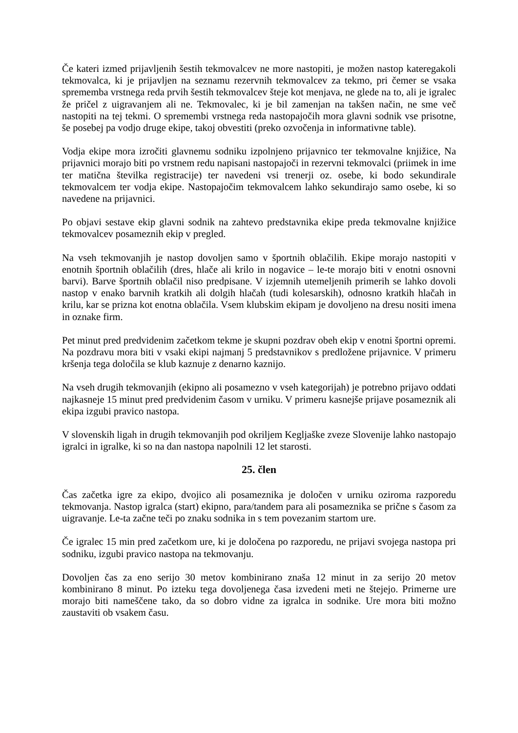Če kateri izmed prijavljenih šestih tekmovalcev ne more nastopiti, je možen nastop kateregakoli tekmovalca, ki je prijavljen na seznamu rezervnih tekmovalcev za tekmo, pri čemer se vsaka sprememba vrstnega reda prvih šestih tekmovalcev šteje kot menjava, ne glede na to, ali je igralec že pričel z uigravanjem ali ne. Tekmovalec, ki je bil zamenjan na takšen način, ne sme več nastopiti na tej tekmi. O spremembi vrstnega reda nastopajočih mora glavni sodnik vse prisotne, še posebej pa vodjo druge ekipe, takoj obvestiti (preko ozvočenja in informativne table).
Vodja ekipe mora izročiti glavnemu sodniku izpolnjeno prijavnico ter tekmovalne knjižice, Na prijavnici morajo biti po vrstnem redu napisani nastopajoči in rezervni tekmovalci (priimek in ime ter matična številka registracije) ter navedeni vsi trenerji oz. osebe, ki bodo sekundirale tekmovalcem ter vodja ekipe. Nastopajočim tekmovalcem lahko sekundirajo samo osebe, ki so navedene na prijavnici.
Po objavi sestave ekip glavni sodnik na zahtevo predstavnika ekipe preda tekmovalne knjižice tekmovalcev posameznih ekip v pregled.
Na vseh tekmovanjih je nastop dovoljen samo v športnih oblačilih. Ekipe morajo nastopiti v enotnih športnih oblačilih (dres, hlače ali krilo in nogavice – le-te morajo biti v enotni osnovni barvi). Barve športnih oblačil niso predpisane. V izjemnih utemeljenih primerih se lahko dovoli nastop v enako barvnih kratkih ali dolgih hlačah (tudi kolesarskih), odnosno kratkih hlačah in krilu, kar se prizna kot enotna oblačila. Vsem klubskim ekipam je dovoljeno na dresu nositi imena in oznake firm.
Pet minut pred predvidenim začetkom tekme je skupni pozdrav obeh ekip v enotni športni opremi. Na pozdravu mora biti v vsaki ekipi najmanj 5 predstavnikov s predložene prijavnice. V primeru kršenja tega določila se klub kaznuje z denarno kaznijo.
Na vseh drugih tekmovanjih (ekipno ali posamezno v vseh kategorijah) je potrebno prijavo oddati najkasneje 15 minut pred predvidenim časom v urniku. V primeru kasnejše prijave posameznik ali ekipa izgubi pravico nastopa.
V slovenskih ligah in drugih tekmovanjih pod okriljem Kegljaške zveze Slovenije lahko nastopajo igralci in igralke, ki so na dan nastopa napolnili 12 let starosti.
25. člen
Čas začetka igre za ekipo, dvojico ali posameznika je določen v urniku oziroma razporedu tekmovanja. Nastop igralca (start) ekipno, para/tandem para ali posameznika se prične s časom za uigravanje. Le-ta začne teči po znaku sodnika in s tem povezanim startom ure.
Če igralec 15 min pred začetkom ure, ki je določena po razporedu, ne prijavi svojega nastopa pri sodniku, izgubi pravico nastopa na tekmovanju.
Dovoljen čas za eno serijo 30 metov kombinirano znaša 12 minut in za serijo 20 metov kombinirano 8 minut. Po izteku tega dovoljenega časa izvedeni meti ne štejejo. Primerne ure morajo biti nameščene tako, da so dobro vidne za igralca in sodnike. Ure mora biti možno zaustaviti ob vsakem času.